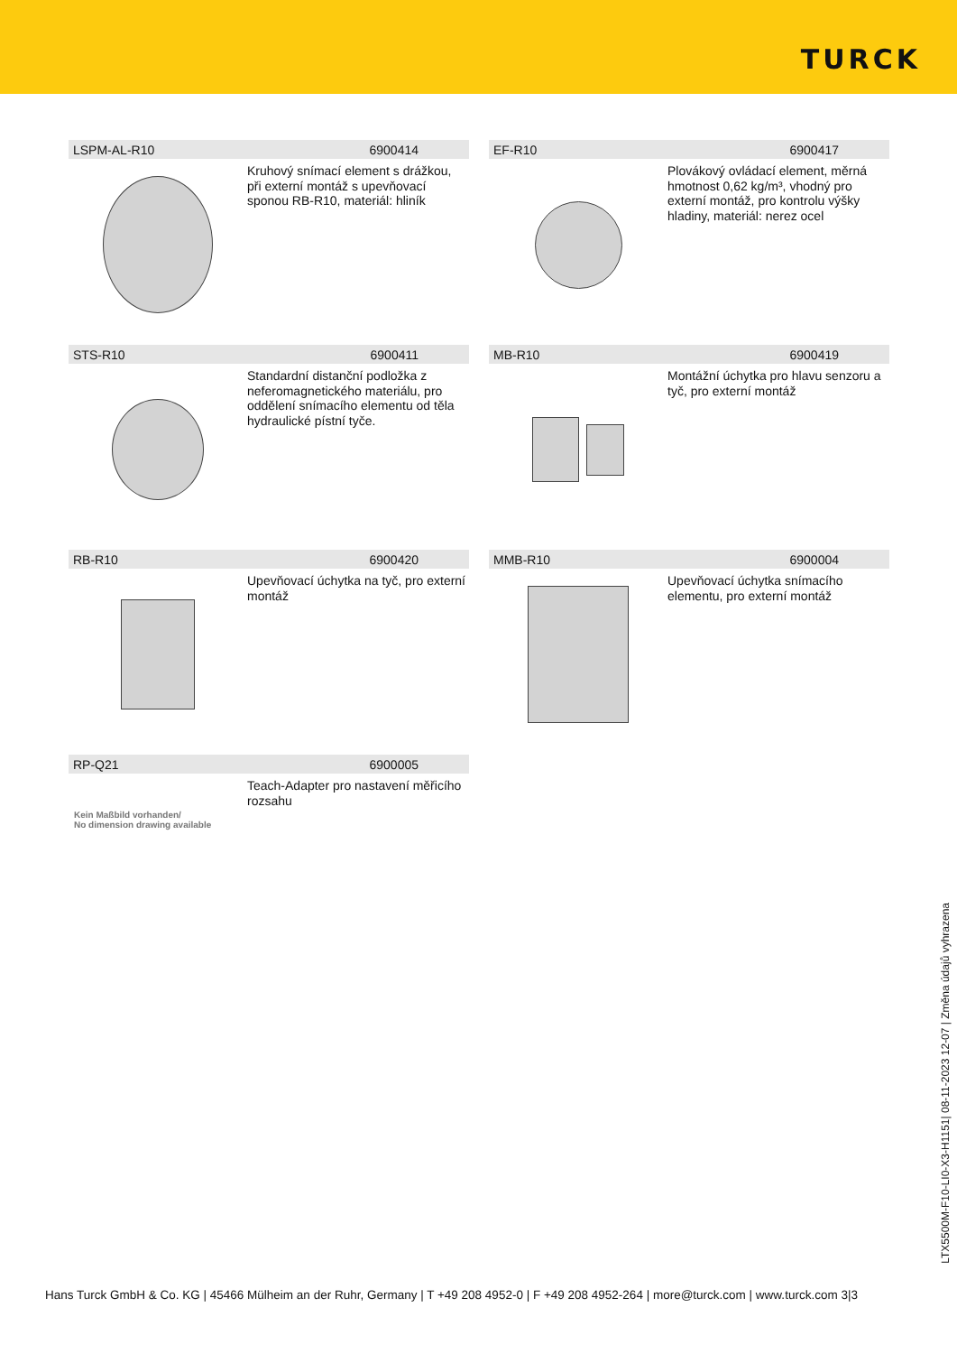TURCK
LSPM-AL-R10 6900414
Kruhový snímací element s drážkou, při externí montáž s upevňovací sponou RB-R10, materiál: hliník
EF-R10 6900417
Plovákový ovládací element, měrná hmotnost 0,62 kg/m³, vhodný pro externí montáž, pro kontrolu výšky hladiny, materiál: nerez ocel
STS-R10 6900411
Standardní distanční podložka z neferomagnetického materiálu, pro oddělení snímacího elementu od těla hydraulické pístní tyče.
MB-R10 6900419
Montážní úchytka pro hlavu senzoru a tyč, pro externí montáž
RB-R10 6900420
Upevňovací úchytka na tyč, pro externí montáž
MMB-R10 6900004
Upevňovací úchytka snímacího elementu, pro externí montáž
RP-Q21 6900005
Kein Maßbild vorhanden/
No dimension drawing available
Teach-Adapter pro nastavení měřicího rozsahu
LTX5500M-F10-LI0-X3-H1151| 08-11-2023 12-07 | Změna údajů vyhrazena
Hans Turck GmbH & Co. KG | 45466 Mülheim an der Ruhr, Germany | T +49 208 4952-0 | F +49 208 4952-264 | more@turck.com | www.turck.com 3|3